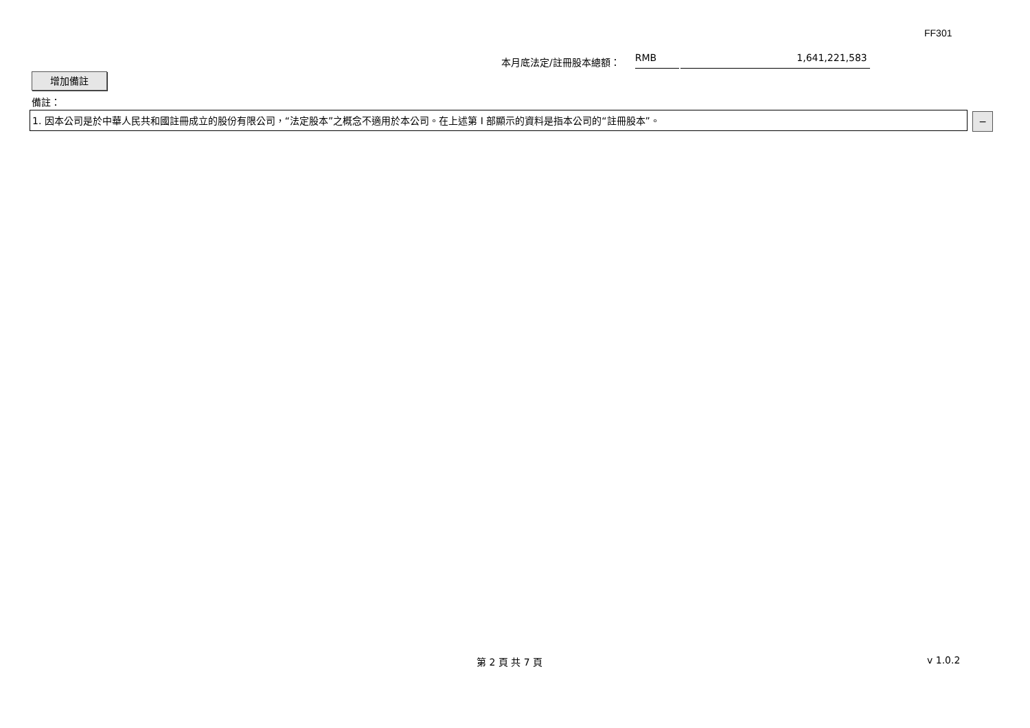FF301
本月底法定/註冊股本總額： RMB 1,641,221,583
增加備註
備註：
1. 因本公司是於中華人民共和國註冊成立的股份有限公司，“法定股本”之概念不適用於本公司。在上述第 I 部顯示的資料是指本公司的“註冊股本”。 −
第 2 頁 共 7 頁 v 1.0.2